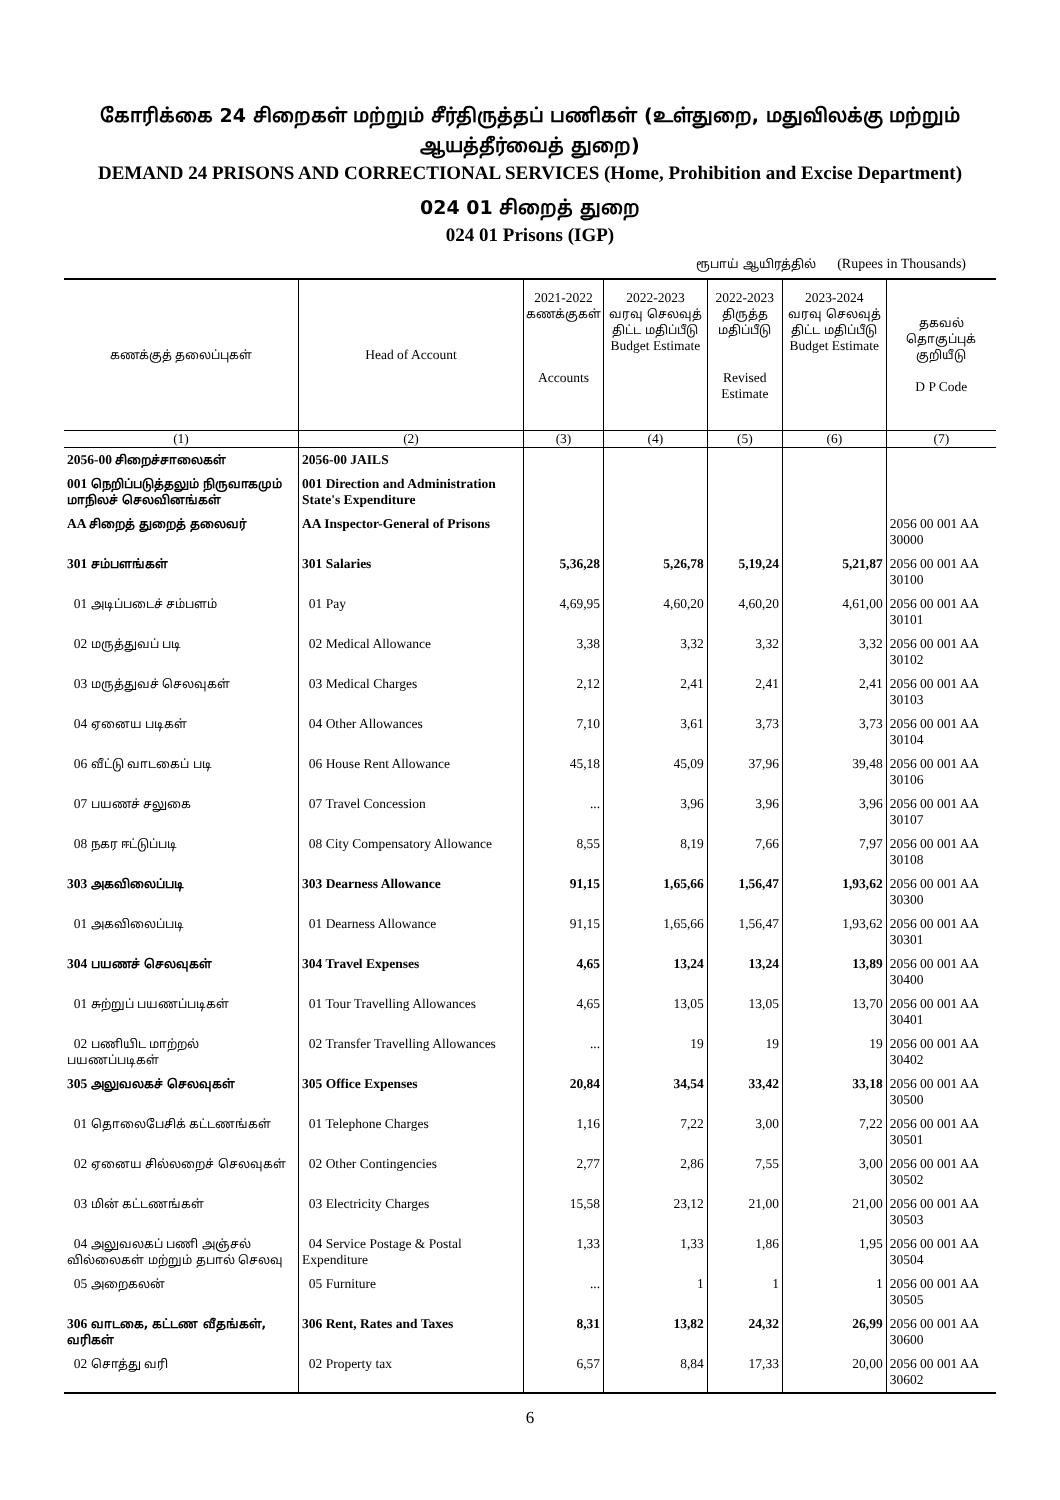கோரிக்கை 24 சிறைகள் மற்றும் சீர்திருத்தப் பணிகள் (உள்துறை, மதுவிலக்கு மற்றும் ஆயத்தீர்வைத் துறை)
DEMAND 24 PRISONS AND CORRECTIONAL SERVICES (Home, Prohibition and Excise Department)
024 01 சிறைத் துறை
024 01 Prisons (IGP)
ரூபாய் ஆயிரத்தில் (Rupees in Thousands)
| கணக்குத் தலைப்புகள் | Head of Account | 2021-2022 கணக்குகள் Accounts | 2022-2023 வரவு செலவுத் திட்ட மதிப்பீடு Budget Estimate | 2022-2023 திருத்த மதிப்பீடு Revised Estimate | 2023-2024 வரவு செலவுத் திட்ட மதிப்பீடு Budget Estimate | தகவல் தொகுப்புக் குறியீடு D P Code |
| --- | --- | --- | --- | --- | --- | --- |
| (1) | (2) | (3) | (4) | (5) | (6) | (7) |
| 2056-00 சிறைச்சாலைகள் | 2056-00 JAILS | | | | | |
| 001 நெறிப்படுத்தலும் நிருவாகமும் மாநிலச் செலவினங்கள் | 001 Direction and Administration State's Expenditure | | | | | |
| AA சிறைத் துறைத் தலைவர் | AA Inspector-General of Prisons | | | | | 2056 00 001 AA 30000 |
| 301 சம்பளங்கள் | 301 Salaries | 5,36,28 | 5,26,78 | 5,19,24 | 5,21,87 | 2056 00 001 AA 30100 |
| 01 அடிப்படைச் சம்பளம் | 01 Pay | 4,69,95 | 4,60,20 | 4,60,20 | 4,61,00 | 2056 00 001 AA 30101 |
| 02 மருத்துவப் படி | 02 Medical Allowance | 3,38 | 3,32 | 3,32 | 3,32 | 2056 00 001 AA 30102 |
| 03 மருத்துவச் செலவுகள் | 03 Medical Charges | 2,12 | 2,41 | 2,41 | 2,41 | 2056 00 001 AA 30103 |
| 04 ஏனைய படிகள் | 04 Other Allowances | 7,10 | 3,61 | 3,73 | 3,73 | 2056 00 001 AA 30104 |
| 06 வீட்டு வாடகைப் படி | 06 House Rent Allowance | 45,18 | 45,09 | 37,96 | 39,48 | 2056 00 001 AA 30106 |
| 07 பயணச் சலுகை | 07 Travel Concession | ... | 3,96 | 3,96 | 3,96 | 2056 00 001 AA 30107 |
| 08 நகர ஈட்டுப்படி | 08 City Compensatory Allowance | 8,55 | 8,19 | 7,66 | 7,97 | 2056 00 001 AA 30108 |
| 303 அகவிலைப்படி | 303 Dearness Allowance | 91,15 | 1,65,66 | 1,56,47 | 1,93,62 | 2056 00 001 AA 30300 |
| 01 அகவிலைப்படி | 01 Dearness Allowance | 91,15 | 1,65,66 | 1,56,47 | 1,93,62 | 2056 00 001 AA 30301 |
| 304 பயணச் செலவுகள் | 304 Travel Expenses | 4,65 | 13,24 | 13,24 | 13,89 | 2056 00 001 AA 30400 |
| 01 சுற்றுப் பயணப்படிகள் | 01 Tour Travelling Allowances | 4,65 | 13,05 | 13,05 | 13,70 | 2056 00 001 AA 30401 |
| 02 பணியிட மாற்றல் பயணப்படிகள் | 02 Transfer Travelling Allowances | ... | 19 | 19 | 19 | 2056 00 001 AA 30402 |
| 305 அலுவலகச் செலவுகள் | 305 Office Expenses | 20,84 | 34,54 | 33,42 | 33,18 | 2056 00 001 AA 30500 |
| 01 தொலைபேசிக் கட்டணங்கள் | 01 Telephone Charges | 1,16 | 7,22 | 3,00 | 7,22 | 2056 00 001 AA 30501 |
| 02 ஏனைய சில்லறைச் செலவுகள் | 02 Other Contingencies | 2,77 | 2,86 | 7,55 | 3,00 | 2056 00 001 AA 30502 |
| 03 மின் கட்டணங்கள் | 03 Electricity Charges | 15,58 | 23,12 | 21,00 | 21,00 | 2056 00 001 AA 30503 |
| 04 அலுவலகப் பணி அஞ்சல் வில்லைகள் மற்றும் தபால் செலவு | 04 Service Postage & Postal Expenditure | 1,33 | 1,33 | 1,86 | 1,95 | 2056 00 001 AA 30504 |
| 05 அறைகலன் | 05 Furniture | ... | 1 | 1 | 1 | 2056 00 001 AA 30505 |
| 306 வாடகை, கட்டண வீதங்கள், வரிகள் | 306 Rent, Rates and Taxes | 8,31 | 13,82 | 24,32 | 26,99 | 2056 00 001 AA 30600 |
| 02 சொத்து வரி | 02 Property tax | 6,57 | 8,84 | 17,33 | 20,00 | 2056 00 001 AA 30602 |
6